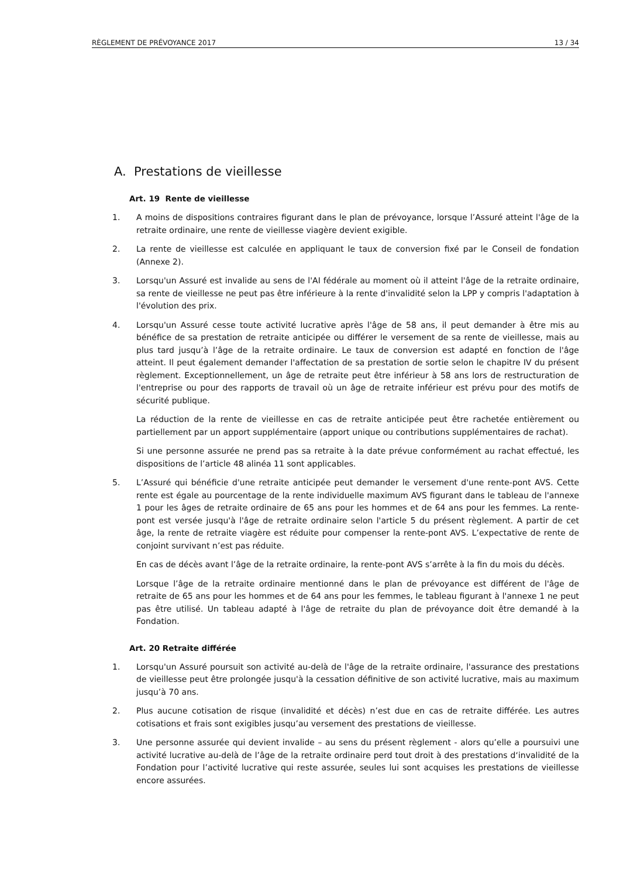RÈGLEMENT DE PRÉVOYANCE 2017 13 / 34
A. Prestations de vieillesse
Art. 19 Rente de vieillesse
1. A moins de dispositions contraires figurant dans le plan de prévoyance, lorsque l’Assuré atteint l'âge de la retraite ordinaire, une rente de vieillesse viagère devient exigible.
2. La rente de vieillesse est calculée en appliquant le taux de conversion fixé par le Conseil de fondation (Annexe 2).
3. Lorsqu'un Assuré est invalide au sens de l'AI fédérale au moment où il atteint l'âge de la retraite ordinaire, sa rente de vieillesse ne peut pas être inférieure à la rente d'invalidité selon la LPP y compris l'adaptation à l'évolution des prix.
4. Lorsqu'un Assuré cesse toute activité lucrative après l'âge de 58 ans, il peut demander à être mis au bénéfice de sa prestation de retraite anticipée ou différer le versement de sa rente de vieillesse, mais au plus tard jusqu’à l’âge de la retraite ordinaire. Le taux de conversion est adapté en fonction de l'âge atteint. Il peut également demander l'affectation de sa prestation de sortie selon le chapitre IV du présent règlement. Exceptionnellement, un âge de retraite peut être inférieur à 58 ans lors de restructuration de l'entreprise ou pour des rapports de travail où un âge de retraite inférieur est prévu pour des motifs de sécurité publique.
La réduction de la rente de vieillesse en cas de retraite anticipée peut être rachetée entièrement ou partiellement par un apport supplémentaire (apport unique ou contributions supplémentaires de rachat).
Si une personne assurée ne prend pas sa retraite à la date prévue conformément au rachat effectué, les dispositions de l’article 48 alinéa 11 sont applicables.
5. L’Assuré qui bénéficie d'une retraite anticipée peut demander le versement d'une rente-pont AVS. Cette rente est égale au pourcentage de la rente individuelle maximum AVS figurant dans le tableau de l'annexe 1 pour les âges de retraite ordinaire de 65 ans pour les hommes et de 64 ans pour les femmes. La rente-pont est versée jusqu'à l'âge de retraite ordinaire selon l'article 5 du présent règlement. A partir de cet âge, la rente de retraite viagère est réduite pour compenser la rente-pont AVS. L’expectative de rente de conjoint survivant n’est pas réduite.
En cas de décès avant l’âge de la retraite ordinaire, la rente-pont AVS s’arrête à la fin du mois du décès.
Lorsque l’âge de la retraite ordinaire mentionné dans le plan de prévoyance est différent de l'âge de retraite de 65 ans pour les hommes et de 64 ans pour les femmes, le tableau figurant à l'annexe 1 ne peut pas être utilisé. Un tableau adapté à l'âge de retraite du plan de prévoyance doit être demandé à la Fondation.
Art. 20 Retraite différée
1. Lorsqu'un Assuré poursuit son activité au-delà de l'âge de la retraite ordinaire, l'assurance des prestations de vieillesse peut être prolongée jusqu'à la cessation définitive de son activité lucrative, mais au maximum jusqu’à 70 ans.
2. Plus aucune cotisation de risque (invalidité et décès) n’est due en cas de retraite différée. Les autres cotisations et frais sont exigibles jusqu’au versement des prestations de vieillesse.
3. Une personne assurée qui devient invalide – au sens du présent règlement - alors qu’elle a poursuivi une activité lucrative au-delà de l’âge de la retraite ordinaire perd tout droit à des prestations d‘invalidité de la Fondation pour l’activité lucrative qui reste assurée, seules lui sont acquises les prestations de vieillesse encore assurées.